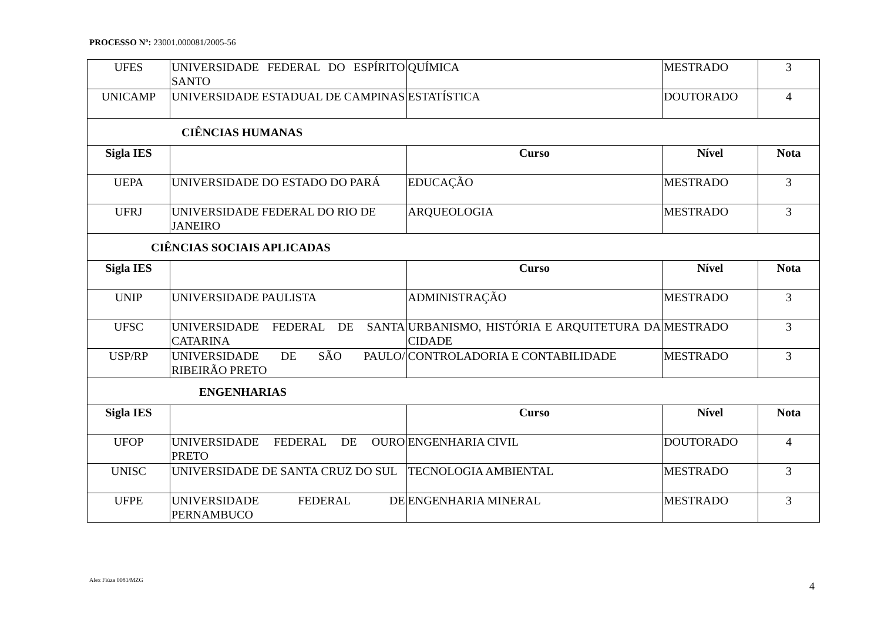PROCESSO Nº: 23001.000081/2005-56
| UFES | UNIVERSIDADE FEDERAL DO ESPÍRITO SANTO | QUÍMICA | MESTRADO | 3 |
| UNICAMP | UNIVERSIDADE ESTADUAL DE CAMPINAS | ESTATÍSTICA | DOUTORADO | 4 |
| CIÊNCIAS HUMANAS | | | | |
| Sigla IES | | Curso | Nível | Nota |
| UEPA | UNIVERSIDADE DO ESTADO DO PARÁ | EDUCAÇÃO | MESTRADO | 3 |
| UFRJ | UNIVERSIDADE FEDERAL DO RIO DE JANEIRO | ARQUEOLOGIA | MESTRADO | 3 |
| CIÊNCIAS SOCIAIS APLICADAS | | | | |
| Sigla IES | | Curso | Nível | Nota |
| UNIP | UNIVERSIDADE PAULISTA | ADMINISTRAÇÃO | MESTRADO | 3 |
| UFSC | UNIVERSIDADE FEDERAL DE SANTA CATARINA | URBANISMO, HISTÓRIA E ARQUITETURA DA CIDADE | MESTRADO | 3 |
| USP/RP | UNIVERSIDADE DE SÃO PAULO/ RIBEIRÃO PRETO | CONTROLADORIA E CONTABILIDADE | MESTRADO | 3 |
| ENGENHARIAS | | | | |
| Sigla IES | | Curso | Nível | Nota |
| UFOP | UNIVERSIDADE FEDERAL DE OURO PRETO | ENGENHARIA CIVIL | DOUTORADO | 4 |
| UNISC | UNIVERSIDADE DE SANTA CRUZ DO SUL | TECNOLOGIA AMBIENTAL | MESTRADO | 3 |
| UFPE | UNIVERSIDADE FEDERAL DE PERNAMBUCO | ENGENHARIA MINERAL | MESTRADO | 3 |
Alex Fiúza 0081/MZG
4